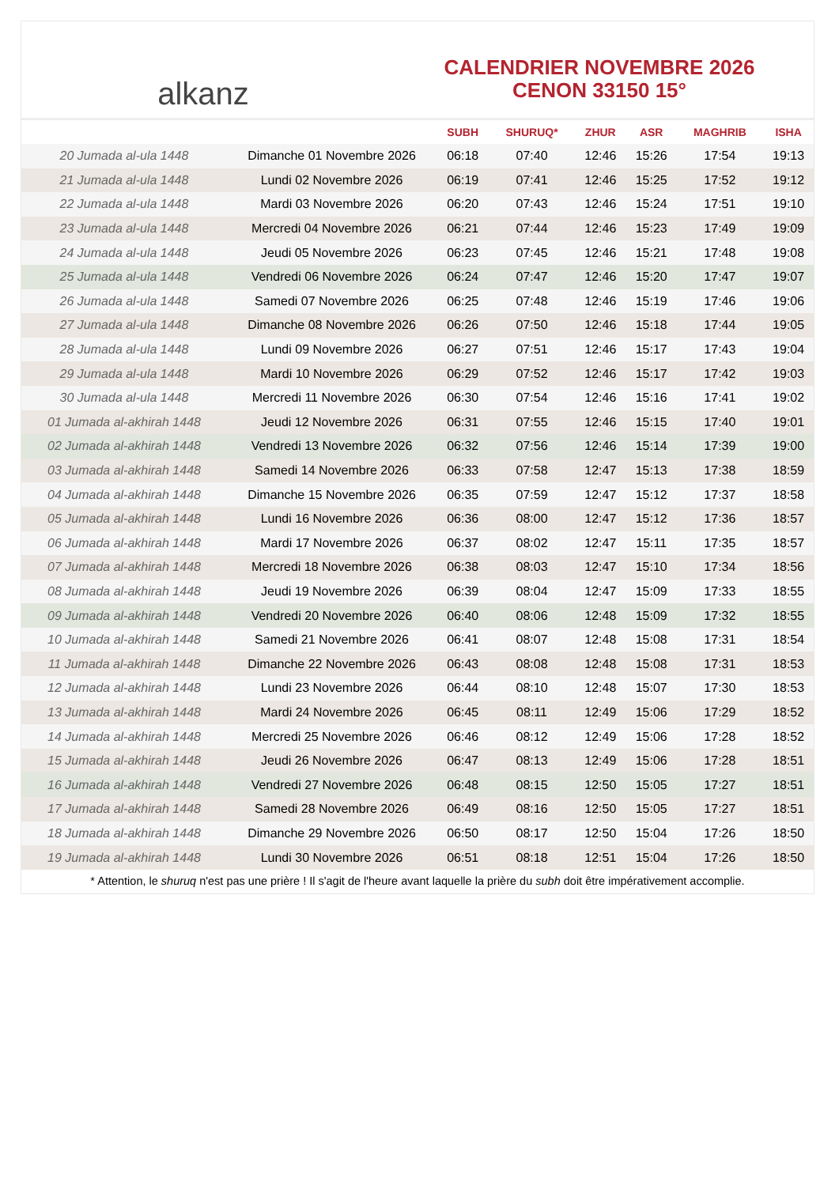alkanz
CALENDRIER NOVEMBRE 2026
CENON 33150 15°
| | | SUBH | SHURUQ* | ZHUR | ASR | MAGHRIB | ISHA |
| --- | --- | --- | --- | --- | --- | --- | --- |
| 20 Jumada al-ula 1448 | Dimanche 01 Novembre 2026 | 06:18 | 07:40 | 12:46 | 15:26 | 17:54 | 19:13 |
| 21 Jumada al-ula 1448 | Lundi 02 Novembre 2026 | 06:19 | 07:41 | 12:46 | 15:25 | 17:52 | 19:12 |
| 22 Jumada al-ula 1448 | Mardi 03 Novembre 2026 | 06:20 | 07:43 | 12:46 | 15:24 | 17:51 | 19:10 |
| 23 Jumada al-ula 1448 | Mercredi 04 Novembre 2026 | 06:21 | 07:44 | 12:46 | 15:23 | 17:49 | 19:09 |
| 24 Jumada al-ula 1448 | Jeudi 05 Novembre 2026 | 06:23 | 07:45 | 12:46 | 15:21 | 17:48 | 19:08 |
| 25 Jumada al-ula 1448 | Vendredi 06 Novembre 2026 | 06:24 | 07:47 | 12:46 | 15:20 | 17:47 | 19:07 |
| 26 Jumada al-ula 1448 | Samedi 07 Novembre 2026 | 06:25 | 07:48 | 12:46 | 15:19 | 17:46 | 19:06 |
| 27 Jumada al-ula 1448 | Dimanche 08 Novembre 2026 | 06:26 | 07:50 | 12:46 | 15:18 | 17:44 | 19:05 |
| 28 Jumada al-ula 1448 | Lundi 09 Novembre 2026 | 06:27 | 07:51 | 12:46 | 15:17 | 17:43 | 19:04 |
| 29 Jumada al-ula 1448 | Mardi 10 Novembre 2026 | 06:29 | 07:52 | 12:46 | 15:17 | 17:42 | 19:03 |
| 30 Jumada al-ula 1448 | Mercredi 11 Novembre 2026 | 06:30 | 07:54 | 12:46 | 15:16 | 17:41 | 19:02 |
| 01 Jumada al-akhirah 1448 | Jeudi 12 Novembre 2026 | 06:31 | 07:55 | 12:46 | 15:15 | 17:40 | 19:01 |
| 02 Jumada al-akhirah 1448 | Vendredi 13 Novembre 2026 | 06:32 | 07:56 | 12:46 | 15:14 | 17:39 | 19:00 |
| 03 Jumada al-akhirah 1448 | Samedi 14 Novembre 2026 | 06:33 | 07:58 | 12:47 | 15:13 | 17:38 | 18:59 |
| 04 Jumada al-akhirah 1448 | Dimanche 15 Novembre 2026 | 06:35 | 07:59 | 12:47 | 15:12 | 17:37 | 18:58 |
| 05 Jumada al-akhirah 1448 | Lundi 16 Novembre 2026 | 06:36 | 08:00 | 12:47 | 15:12 | 17:36 | 18:57 |
| 06 Jumada al-akhirah 1448 | Mardi 17 Novembre 2026 | 06:37 | 08:02 | 12:47 | 15:11 | 17:35 | 18:57 |
| 07 Jumada al-akhirah 1448 | Mercredi 18 Novembre 2026 | 06:38 | 08:03 | 12:47 | 15:10 | 17:34 | 18:56 |
| 08 Jumada al-akhirah 1448 | Jeudi 19 Novembre 2026 | 06:39 | 08:04 | 12:47 | 15:09 | 17:33 | 18:55 |
| 09 Jumada al-akhirah 1448 | Vendredi 20 Novembre 2026 | 06:40 | 08:06 | 12:48 | 15:09 | 17:32 | 18:55 |
| 10 Jumada al-akhirah 1448 | Samedi 21 Novembre 2026 | 06:41 | 08:07 | 12:48 | 15:08 | 17:31 | 18:54 |
| 11 Jumada al-akhirah 1448 | Dimanche 22 Novembre 2026 | 06:43 | 08:08 | 12:48 | 15:08 | 17:31 | 18:53 |
| 12 Jumada al-akhirah 1448 | Lundi 23 Novembre 2026 | 06:44 | 08:10 | 12:48 | 15:07 | 17:30 | 18:53 |
| 13 Jumada al-akhirah 1448 | Mardi 24 Novembre 2026 | 06:45 | 08:11 | 12:49 | 15:06 | 17:29 | 18:52 |
| 14 Jumada al-akhirah 1448 | Mercredi 25 Novembre 2026 | 06:46 | 08:12 | 12:49 | 15:06 | 17:28 | 18:52 |
| 15 Jumada al-akhirah 1448 | Jeudi 26 Novembre 2026 | 06:47 | 08:13 | 12:49 | 15:06 | 17:28 | 18:51 |
| 16 Jumada al-akhirah 1448 | Vendredi 27 Novembre 2026 | 06:48 | 08:15 | 12:50 | 15:05 | 17:27 | 18:51 |
| 17 Jumada al-akhirah 1448 | Samedi 28 Novembre 2026 | 06:49 | 08:16 | 12:50 | 15:05 | 17:27 | 18:51 |
| 18 Jumada al-akhirah 1448 | Dimanche 29 Novembre 2026 | 06:50 | 08:17 | 12:50 | 15:04 | 17:26 | 18:50 |
| 19 Jumada al-akhirah 1448 | Lundi 30 Novembre 2026 | 06:51 | 08:18 | 12:51 | 15:04 | 17:26 | 18:50 |
* Attention, le shuruq n'est pas une prière ! Il s'agit de l'heure avant laquelle la prière du subh doit être impérativement accomplie.